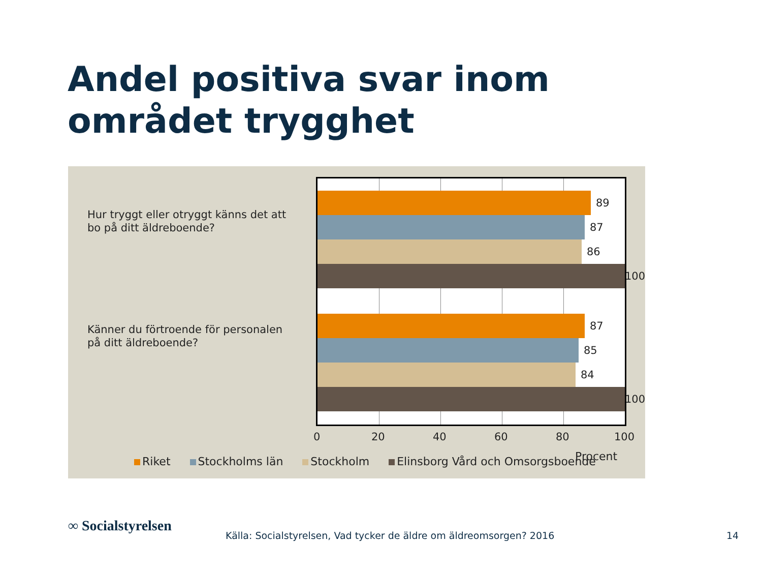Andel positiva svar inom området trygghet
Hur tryggt eller otryggt känns det att bo på ditt äldreboende?
Känner du förtroende för personalen på ditt äldreboende?
89
87
86
100
87
85
84
100
0 20 40 60 80 100
Riket Stockholms län Stockholm Elinsborg Vård och Omsorgsboende
Procent
∞ Socialstyrelsen
Källa: Socialstyrelsen, Vad tycker de äldre om äldreomsorgen? 2016
14